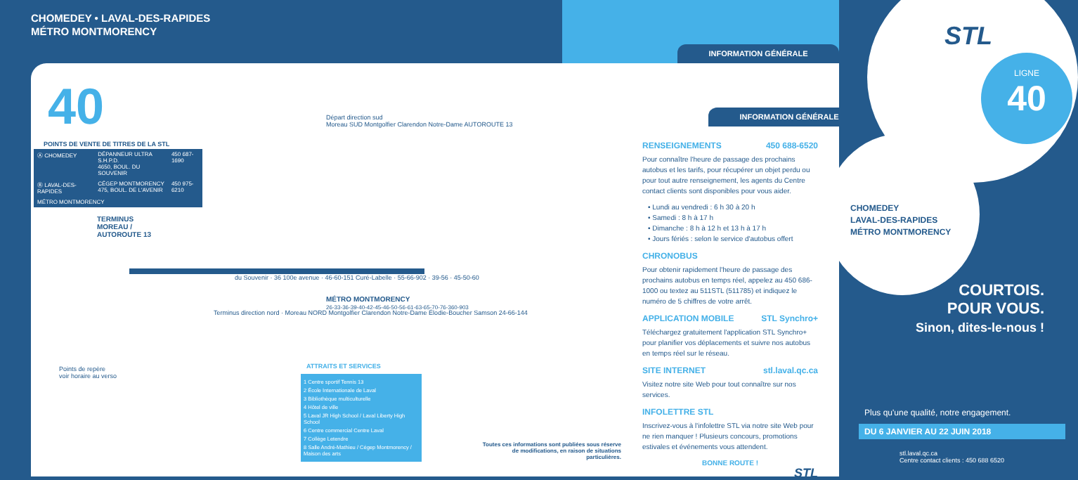CHOMEDEY • LAVAL-DES-RAPIDES
MÉTRO MONTMORENCY
40
POINTS DE VENTE DE TITRES DE LA STL
| Ⓐ CHOMEDEY | DÉPANNEUR ULTRA S.H.P.D. 4650, BOUL. DU SOUVENIR | 450 687-1690 |
| Ⓑ LAVAL-DES-RAPIDES | CÉGEP MONTMORENCY 475, BOUL. DE L'AVENIR | 450 975-6210 |
| MÉTRO MONTMORENCY | | |
TERMINUS
MOREAU /
AUTOROUTE 13
Départ direction sud
Moreau SUD Montgolfier Clarendon Notre-Dame AUTOROUTE 13
du Souvenir · 36 100e avenue · 46-60-151 Curé-Labelle · 55-66-902 · 39-56 · 45-50-60
MÉTRO MONTMORENCY
26-33-36-39-40-42-45-46-50-56-61-63-65-70-76-360-903
Points de repère
voir horaire au verso
Terminus direction nord · Moreau NORD Montgolfier Clarendon Notre-Dame Élodie-Boucher Samson 24-66-144
ATTRAITS ET SERVICES
1 Centre sportif Tennis 13
2 École Internationale de Laval
3 Bibliothèque multiculturelle
4 Hôtel de ville
5 Laval JR High School / Laval Liberty High School
6 Centre commercial Centre Laval
7 Collège Letendre
8 Salle André-Mathieu / Cégep Montmorency / Maison des arts
Toutes ces informations sont publiées sous réserve de modifications, en raison de situations particulières.
INFORMATION GÉNÉRALE
RENSEIGNEMENTS 450 688-6520
Pour connaître l'heure de passage des prochains autobus et les tarifs, pour récupérer un objet perdu ou pour tout autre renseignement, les agents du Centre contact clients sont disponibles pour vous aider.
• Lundi au vendredi : 6 h 30 à 20 h
• Samedi : 8 h à 17 h
• Dimanche : 8 h à 12 h et 13 h à 17 h
• Jours fériés : selon le service d'autobus offert
CHRONOBUS
Pour obtenir rapidement l'heure de passage des prochains autobus en temps réel, appelez au 450 686-1000 ou textez au 511STL (511785) et indiquez le numéro de 5 chiffres de votre arrêt.
APPLICATION MOBILE STL Synchro+
Téléchargez gratuitement l'application STL Synchro+ pour planifier vos déplacements et suivre nos autobus en temps réel sur le réseau.
SITE INTERNET stl.laval.qc.ca
Visitez notre site Web pour tout connaître sur nos services.
INFOLETTRE STL
Inscrivez-vous à l'infolettre STL via notre site Web pour ne rien manquer ! Plusieurs concours, promotions estivales et événements vous attendent.
BONNE ROUTE !
STL
INFORMATION GÉNÉRALE
STL
LIGNE
40
CHOMEDEY
LAVAL-DES-RAPIDES
MÉTRO MONTMORENCY
COURTOIS.
POUR VOUS.
Sinon, dites-le-nous !
Plus qu'une qualité, notre engagement.
DU 6 JANVIER AU 22 JUIN 2018
stl.laval.qc.ca
Centre contact clients : 450 688 6520